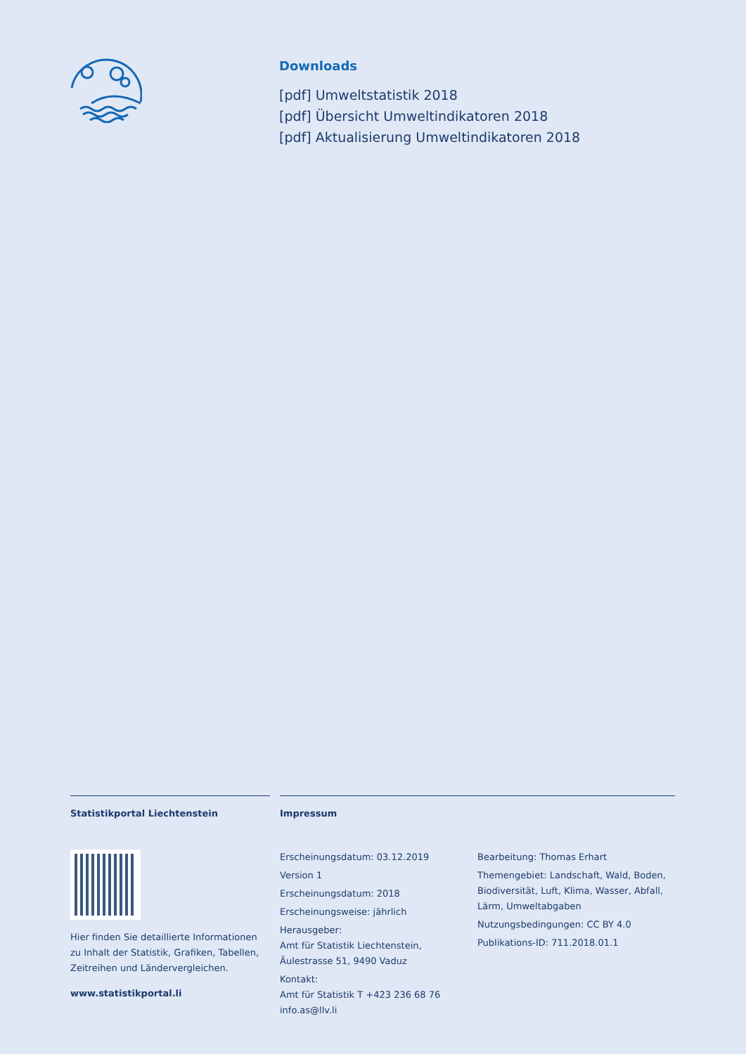Downloads
[pdf] Umweltstatistik 2018
[pdf] Übersicht Umweltindikatoren 2018
[pdf] Aktualisierung Umweltindikatoren 2018
Statistikportal Liechtenstein
Hier finden Sie detaillierte Informationen zu Inhalt der Statistik, Grafiken, Tabellen, Zeitreihen und Ländervergleichen.
www.statistikportal.li
Impressum
Erscheinungsdatum: 03.12.2019
Version 1
Erscheinungsdatum: 2018
Erscheinungsweise: jährlich
Herausgeber:
Amt für Statistik Liechtenstein,
Äulestrasse 51, 9490 Vaduz
Kontakt:
Amt für Statistik T +423 236 68 76
info.as@llv.li
Bearbeitung: Thomas Erhart
Themengebiet: Landschaft, Wald, Boden, Biodiversität, Luft, Klima, Wasser, Abfall, Lärm, Umweltabgaben
Nutzungsbedingungen: CC BY 4.0
Publikations-ID: 711.2018.01.1